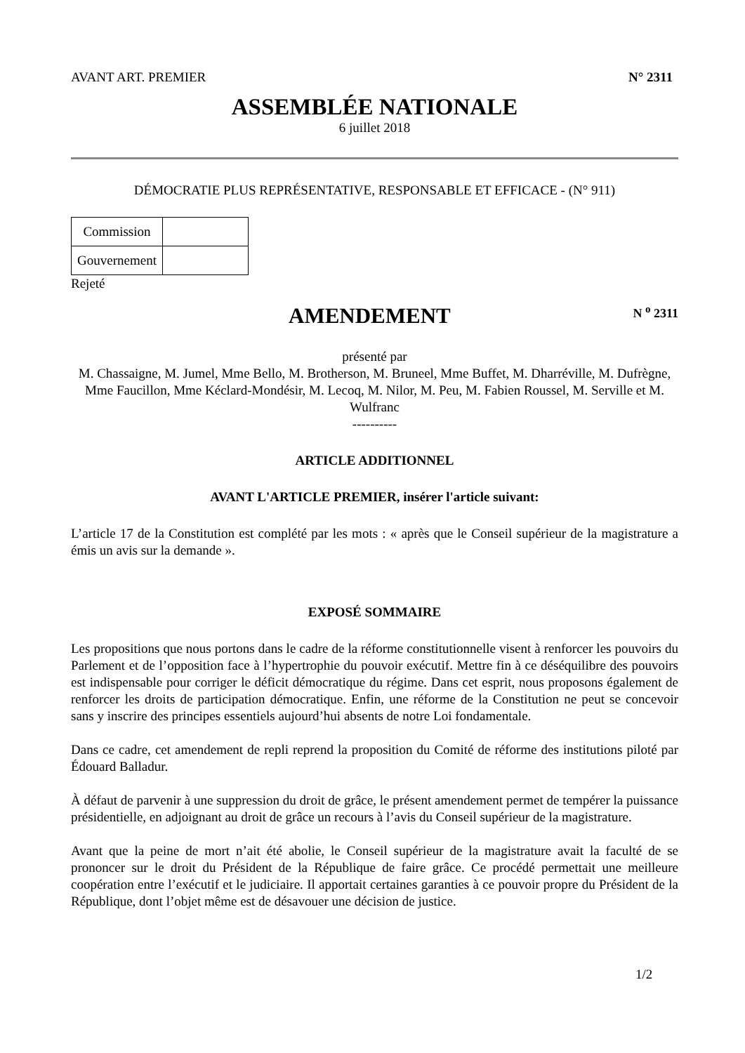AVANT ART. PREMIER N° 2311
ASSEMBLÉE NATIONALE
6 juillet 2018
DÉMOCRATIE PLUS REPRÉSENTATIVE, RESPONSABLE ET EFFICACE - (N° 911)
| Commission | |
| Gouvernement | |
Rejeté
AMENDEMENT
N <sup>o</sup> 2311
présenté par
M. Chassaigne, M. Jumel, Mme Bello, M. Brotherson, M. Bruneel, Mme Buffet, M. Dharréville, M. Dufrègne, Mme Faucillon, Mme Kéclard-Mondésir, M. Lecoq, M. Nilor, M. Peu, M. Fabien Roussel, M. Serville et M. Wulfranc
----------
ARTICLE ADDITIONNEL
AVANT L'ARTICLE PREMIER, insérer l'article suivant:
L’article 17 de la Constitution est complété par les mots : « après que le Conseil supérieur de la magistrature a émis un avis sur la demande ».
EXPOSÉ SOMMAIRE
Les propositions que nous portons dans le cadre de la réforme constitutionnelle visent à renforcer les pouvoirs du Parlement et de l’opposition face à l’hypertrophie du pouvoir exécutif. Mettre fin à ce déséquilibre des pouvoirs est indispensable pour corriger le déficit démocratique du régime. Dans cet esprit, nous proposons également de renforcer les droits de participation démocratique. Enfin, une réforme de la Constitution ne peut se concevoir sans y inscrire des principes essentiels aujourd’hui absents de notre Loi fondamentale.
Dans ce cadre, cet amendement de repli reprend la proposition du Comité de réforme des institutions piloté par Édouard Balladur.
À défaut de parvenir à une suppression du droit de grâce, le présent amendement permet de tempérer la puissance présidentielle, en adjoignant au droit de grâce un recours à l’avis du Conseil supérieur de la magistrature.
Avant que la peine de mort n’ait été abolie, le Conseil supérieur de la magistrature avait la faculté de se prononcer sur le droit du Président de la République de faire grâce. Ce procédé permettait une meilleure coopération entre l’exécutif et le judiciaire. Il apportait certaines garanties à ce pouvoir propre du Président de la République, dont l’objet même est de désavouer une décision de justice.
1/2